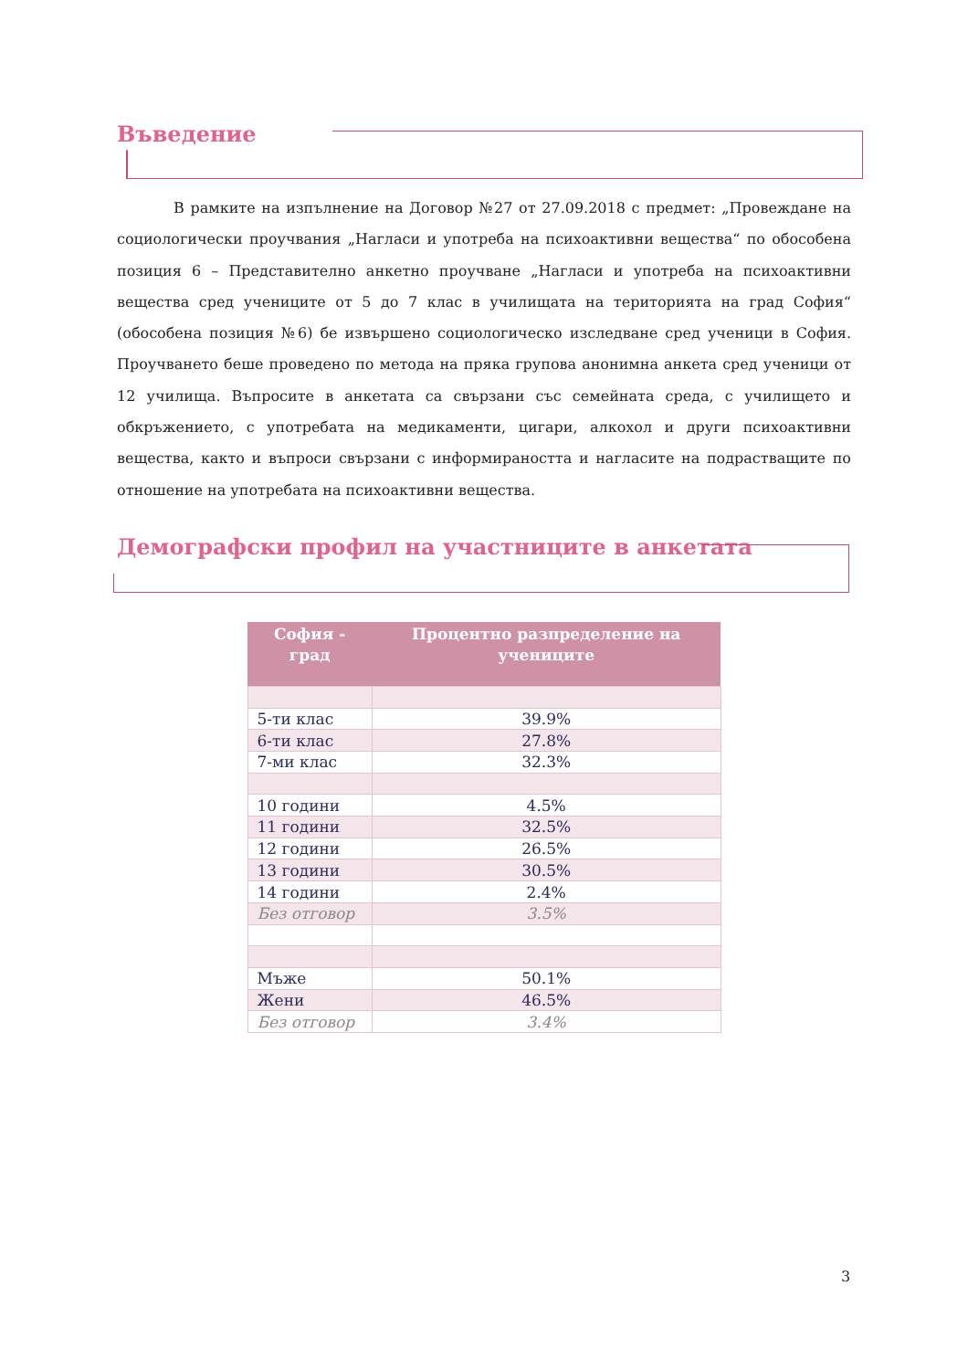Въведение
В рамките на изпълнение на Договор №27 от 27.09.2018 с предмет: „Провеждане на социологически проучвания „Нагласи и употреба на психоактивни вещества“ по обособена позиция 6 – Представително анкетно проучване „Нагласи и употреба на психоактивни вещества сред учениците от 5 до 7 клас в училищата на територията на град София“ (обособена позиция №6) бе извършено социологическо изследване сред ученици в София. Проучването беше проведено по метода на пряка групова анонимна анкета сред ученици от 12 училища. Въпросите в анкетата са свързани със семейната среда, с училището и обкръжението, с употребата на медикаменти, цигари, алкохол и други психоактивни вещества, както и въпроси свързани с информираността и нагласите на подрастващите по отношение на употребата на психоактивни вещества.
Демографски профил на участниците в анкетата
| София - град | Процентно разпределение на учениците |
| --- | --- |
| 5-ти клас | 39.9% |
| 6-ти клас | 27.8% |
| 7-ми клас | 32.3% |
| 10 години | 4.5% |
| 11 години | 32.5% |
| 12 години | 26.5% |
| 13 години | 30.5% |
| 14 години | 2.4% |
| Без отговор | 3.5% |
| Мъже | 50.1% |
| Жени | 46.5% |
| Без отговор | 3.4% |
3